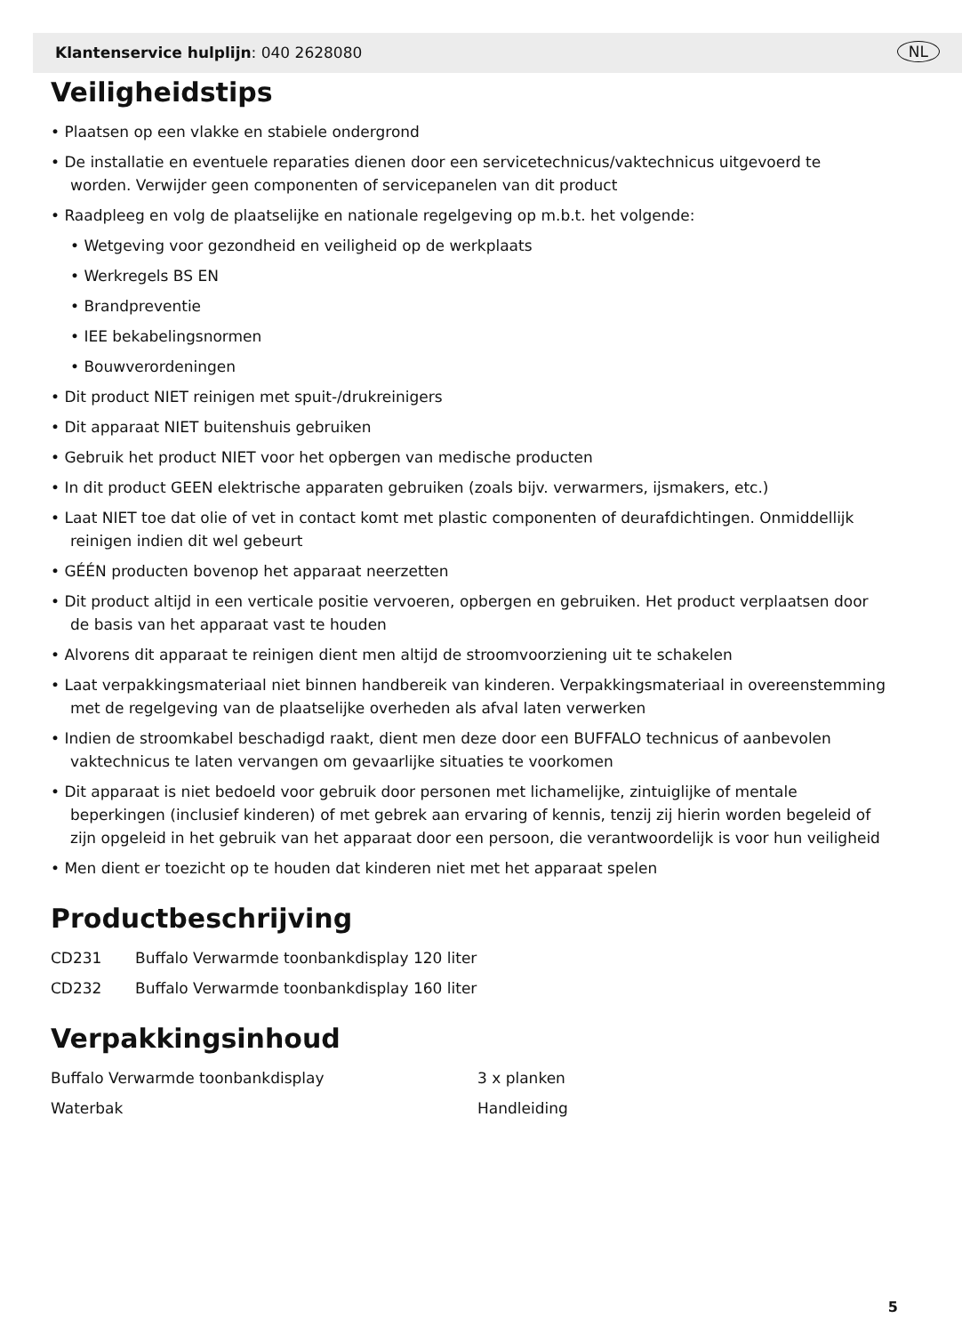Klantenservice hulplijn: 040 2628080 NL
Veiligheidstips
• Plaatsen op een vlakke en stabiele ondergrond
• De installatie en eventuele reparaties dienen door een servicetechnicus/vaktechnicus uitgevoerd te worden. Verwijder geen componenten of servicepanelen van dit product
• Raadpleeg en volg de plaatselijke en nationale regelgeving op m.b.t. het volgende:
• Wetgeving voor gezondheid en veiligheid op de werkplaats
• Werkregels BS EN
• Brandpreventie
• IEE bekabelingsnormen
• Bouwverordeningen
• Dit product NIET reinigen met spuit-/drukreinigers
• Dit apparaat NIET buitenshuis gebruiken
• Gebruik het product NIET voor het opbergen van medische producten
• In dit product GEEN elektrische apparaten gebruiken (zoals bijv. verwarmers, ijsmakers, etc.)
• Laat NIET toe dat olie of vet in contact komt met plastic componenten of deurafdichtingen. Onmiddellijk reinigen indien dit wel gebeurt
• GÉÉN producten bovenop het apparaat neerzetten
• Dit product altijd in een verticale positie vervoeren, opbergen en gebruiken. Het product verplaatsen door de basis van het apparaat vast te houden
• Alvorens dit apparaat te reinigen dient men altijd de stroomvoorziening uit te schakelen
• Laat verpakkingsmateriaal niet binnen handbereik van kinderen. Verpakkingsmateriaal in overeenstemming met de regelgeving van de plaatselijke overheden als afval laten verwerken
• Indien de stroomkabel beschadigd raakt, dient men deze door een BUFFALO technicus of aanbevolen vaktechnicus te laten vervangen om gevaarlijke situaties te voorkomen
• Dit apparaat is niet bedoeld voor gebruik door personen met lichamelijke, zintuiglijke of mentale beperkingen (inclusief kinderen) of met gebrek aan ervaring of kennis, tenzij zij hierin worden begeleid of zijn opgeleid in het gebruik van het apparaat door een persoon, die verantwoordelijk is voor hun veiligheid
• Men dient er toezicht op te houden dat kinderen niet met het apparaat spelen
Productbeschrijving
CD231 Buffalo Verwarmde toonbankdisplay 120 liter
CD232 Buffalo Verwarmde toonbankdisplay 160 liter
Verpakkingsinhoud
Buffalo Verwarmde toonbankdisplay 3 x planken
Waterbak Handleiding
5